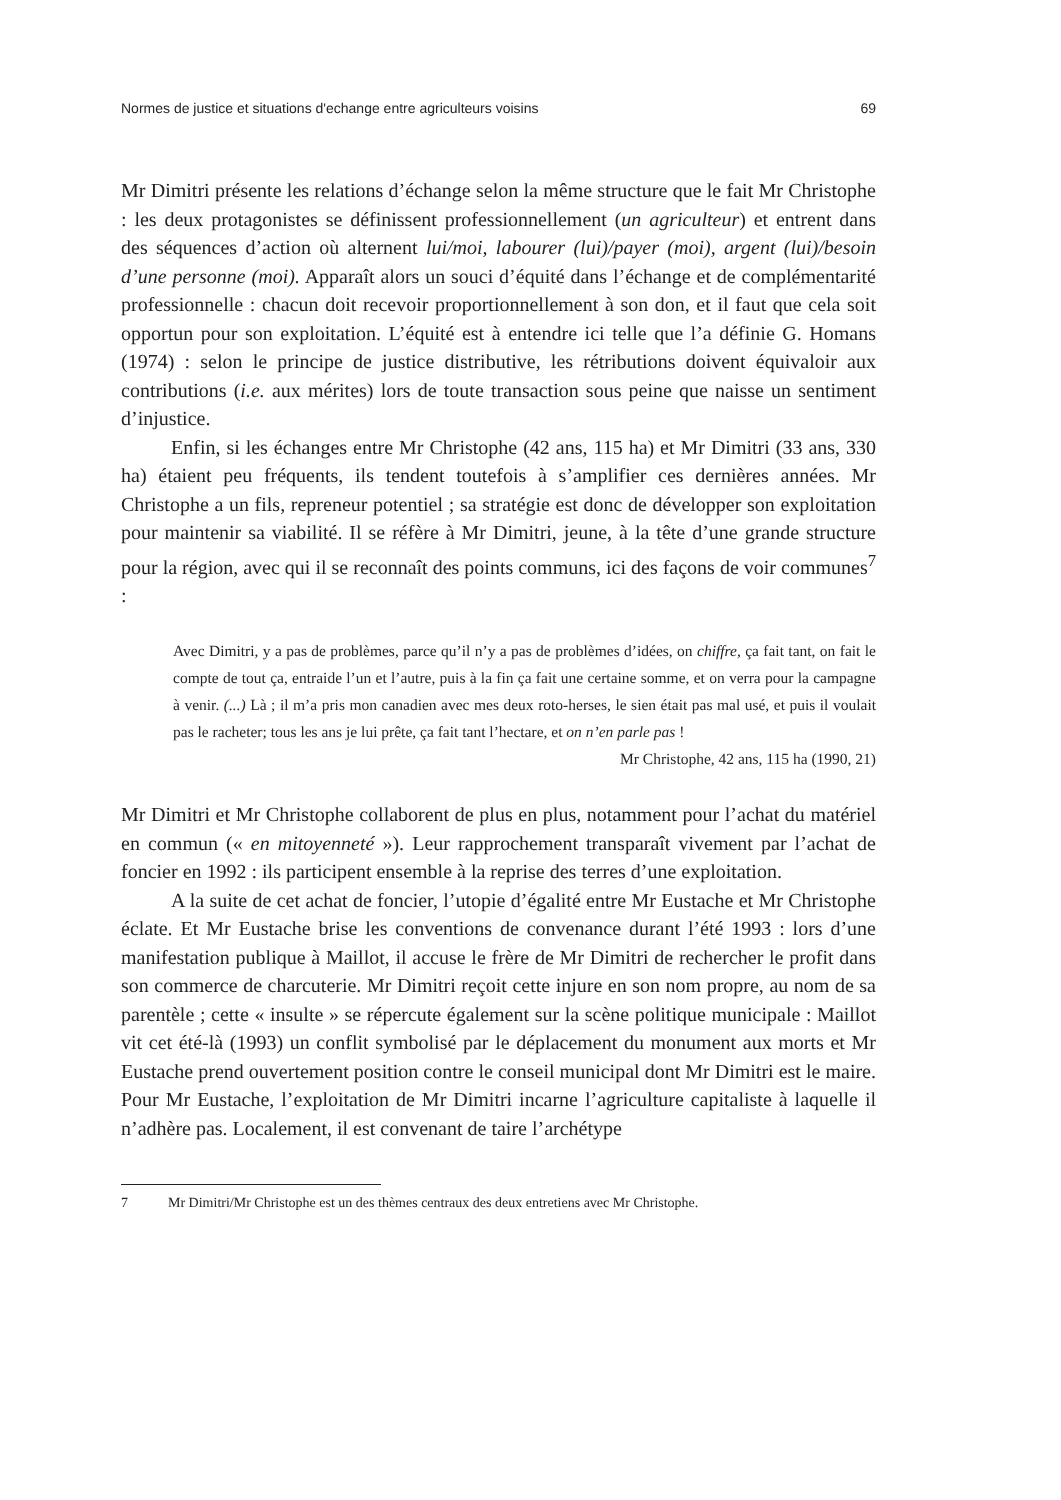Normes de justice et situations d'echange entre agriculteurs voisins 69
Mr Dimitri présente les relations d’échange selon la même structure que le fait Mr Christophe : les deux protagonistes se définissent professionnellement (un agriculteur) et entrent dans des séquences d’action où alternent lui/moi, labourer (lui)/payer (moi), argent (lui)/besoin d’une personne (moi). Apparaît alors un souci d’équité dans l’échange et de complémentarité professionnelle : chacun doit recevoir proportionnellement à son don, et il faut que cela soit opportun pour son exploitation. L’équité est à entendre ici telle que l’a définie G. Homans (1974) : selon le principe de justice distributive, les rétributions doivent équivaloir aux contributions (i.e. aux mérites) lors de toute transaction sous peine que naisse un sentiment d’injustice.
Enfin, si les échanges entre Mr Christophe (42 ans, 115 ha) et Mr Dimitri (33 ans, 330 ha) étaient peu fréquents, ils tendent toutefois à s’amplifier ces dernières années. Mr Christophe a un fils, repreneur potentiel ; sa stratégie est donc de développer son exploitation pour maintenir sa viabilité. Il se réfère à Mr Dimitri, jeune, à la tête d’une grande structure pour la région, avec qui il se reconnaît des points communs, ici des façons de voir communes<sup>7</sup> :
Avec Dimitri, y a pas de problèmes, parce qu’il n’y a pas de problèmes d’idées, on chiffre, ça fait tant, on fait le compte de tout ça, entraide l’un et l’autre, puis à la fin ça fait une certaine somme, et on verra pour la campagne à venir. (...) Là ; il m’a pris mon canadien avec mes deux roto-herses, le sien était pas mal usé, et puis il voulait pas le racheter; tous les ans je lui prête, ça fait tant l’hectare, et on n’en parle pas !
Mr Christophe, 42 ans, 115 ha (1990, 21)
Mr Dimitri et Mr Christophe collaborent de plus en plus, notamment pour l’achat du matériel en commun (« en mitoyenneté »). Leur rapprochement transparaît vivement par l’achat de foncier en 1992 : ils participent ensemble à la reprise des terres d’une exploitation.
A la suite de cet achat de foncier, l’utopie d’égalité entre Mr Eustache et Mr Christophe éclate. Et Mr Eustache brise les conventions de convenance durant l’été 1993 : lors d’une manifestation publique à Maillot, il accuse le frère de Mr Dimitri de rechercher le profit dans son commerce de charcuterie. Mr Dimitri reçoit cette injure en son nom propre, au nom de sa parentèle ; cette « insulte » se répercute également sur la scène politique municipale : Maillot vit cet été-là (1993) un conflit symbolisé par le déplacement du monument aux morts et Mr Eustache prend ouvertement position contre le conseil municipal dont Mr Dimitri est le maire. Pour Mr Eustache, l’exploitation de Mr Dimitri incarne l’agriculture capitaliste à laquelle il n’adhère pas. Localement, il est convenant de taire l’archétype
7 Mr Dimitri/Mr Christophe est un des thèmes centraux des deux entretiens avec Mr Christophe.